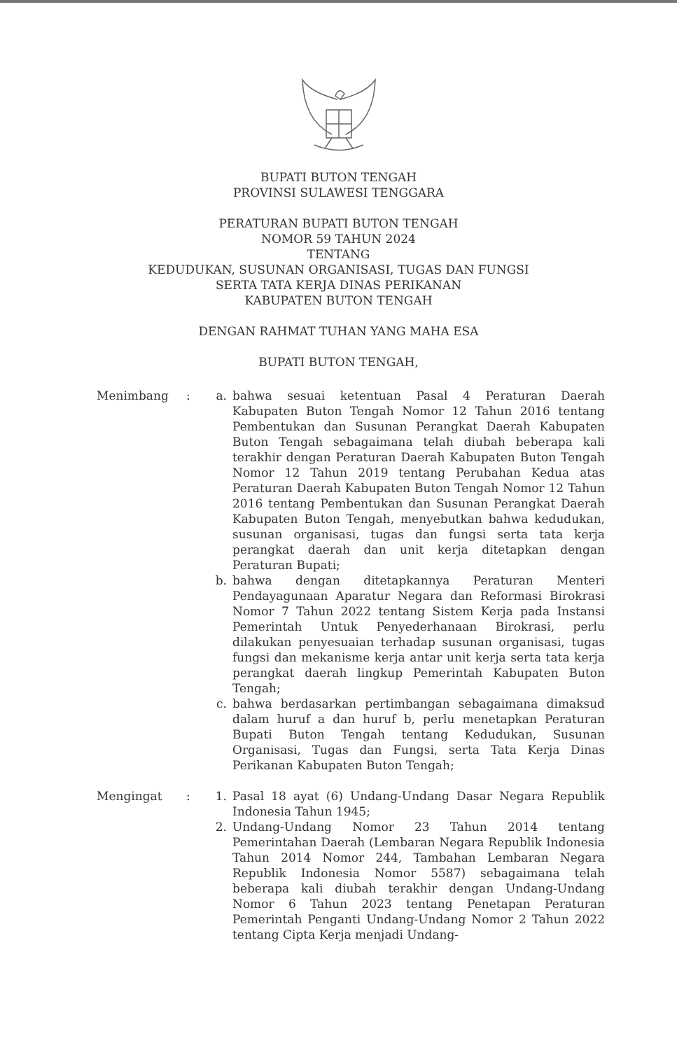BUPATI BUTON TENGAH
PROVINSI SULAWESI TENGGARA
PERATURAN BUPATI BUTON TENGAH
NOMOR 59 TAHUN 2024
TENTANG
KEDUDUKAN, SUSUNAN ORGANISASI, TUGAS DAN FUNGSI
SERTA TATA KERJA DINAS PERIKANAN
KABUPATEN BUTON TENGAH
DENGAN RAHMAT TUHAN YANG MAHA ESA
BUPATI BUTON TENGAH,
Menimbang : a. bahwa sesuai ketentuan Pasal 4 Peraturan Daerah Kabupaten Buton Tengah Nomor 12 Tahun 2016 tentang Pembentukan dan Susunan Perangkat Daerah Kabupaten Buton Tengah sebagaimana telah diubah beberapa kali terakhir dengan Peraturan Daerah Kabupaten Buton Tengah Nomor 12 Tahun 2019 tentang Perubahan Kedua atas Peraturan Daerah Kabupaten Buton Tengah Nomor 12 Tahun 2016 tentang Pembentukan dan Susunan Perangkat Daerah Kabupaten Buton Tengah, menyebutkan bahwa kedudukan, susunan organisasi, tugas dan fungsi serta tata kerja perangkat daerah dan unit kerja ditetapkan dengan Peraturan Bupati;
b. bahwa dengan ditetapkannya Peraturan Menteri Pendayagunaan Aparatur Negara dan Reformasi Birokrasi Nomor 7 Tahun 2022 tentang Sistem Kerja pada Instansi Pemerintah Untuk Penyederhanaan Birokrasi, perlu dilakukan penyesuaian terhadap susunan organisasi, tugas fungsi dan mekanisme kerja antar unit kerja serta tata kerja perangkat daerah lingkup Pemerintah Kabupaten Buton Tengah;
c. bahwa berdasarkan pertimbangan sebagaimana dimaksud dalam huruf a dan huruf b, perlu menetapkan Peraturan Bupati Buton Tengah tentang Kedudukan, Susunan Organisasi, Tugas dan Fungsi, serta Tata Kerja Dinas Perikanan Kabupaten Buton Tengah;
Mengingat : 1. Pasal 18 ayat (6) Undang-Undang Dasar Negara Republik Indonesia Tahun 1945;
2. Undang-Undang Nomor 23 Tahun 2014 tentang Pemerintahan Daerah (Lembaran Negara Republik Indonesia Tahun 2014 Nomor 244, Tambahan Lembaran Negara Republik Indonesia Nomor 5587) sebagaimana telah beberapa kali diubah terakhir dengan Undang-Undang Nomor 6 Tahun 2023 tentang Penetapan Peraturan Pemerintah Penganti Undang-Undang Nomor 2 Tahun 2022 tentang Cipta Kerja menjadi Undang-